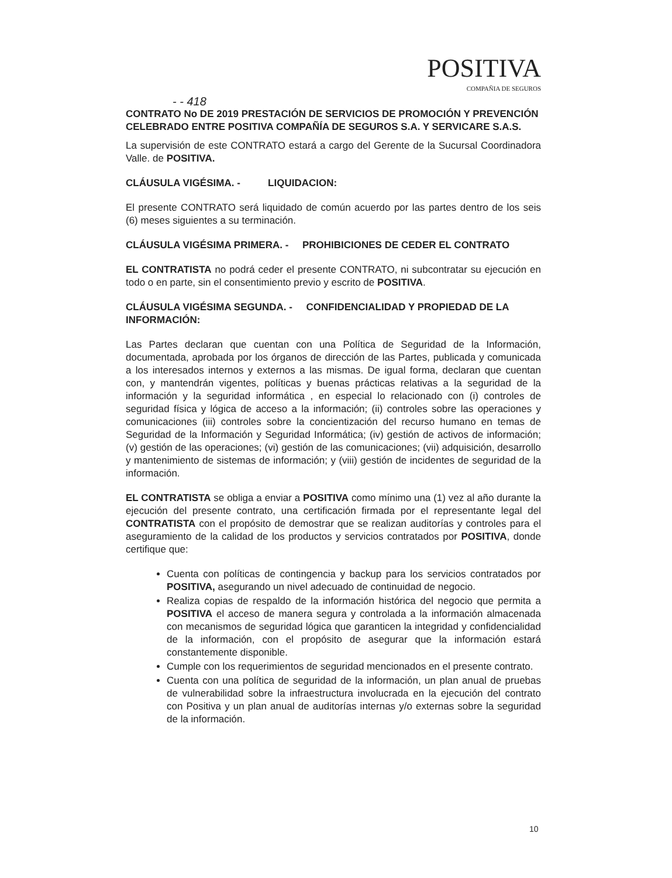POSITIVA
COMPAÑIA DE SEGUROS
- - 418
CONTRATO No DE 2019 PRESTACIÓN DE SERVICIOS DE PROMOCIÓN Y PREVENCIÓN CELEBRADO ENTRE POSITIVA COMPAÑÍA DE SEGUROS S.A. Y SERVICARE S.A.S.
La supervisión de este CONTRATO estará a cargo del Gerente de la Sucursal Coordinadora Valle. de POSITIVA.
CLÁUSULA VIGÉSIMA. - LIQUIDACION:
El presente CONTRATO será liquidado de común acuerdo por las partes dentro de los seis (6) meses siguientes a su terminación.
CLÁUSULA VIGÉSIMA PRIMERA. - PROHIBICIONES DE CEDER EL CONTRATO
EL CONTRATISTA no podrá ceder el presente CONTRATO, ni subcontratar su ejecución en todo o en parte, sin el consentimiento previo y escrito de POSITIVA.
CLÁUSULA VIGÉSIMA SEGUNDA. - CONFIDENCIALIDAD Y PROPIEDAD DE LA INFORMACIÓN:
Las Partes declaran que cuentan con una Política de Seguridad de la Información, documentada, aprobada por los órganos de dirección de las Partes, publicada y comunicada a los interesados internos y externos a las mismas. De igual forma, declaran que cuentan con, y mantendrán vigentes, políticas y buenas prácticas relativas a la seguridad de la información y la seguridad informática , en especial lo relacionado con (i) controles de seguridad física y lógica de acceso a la información; (ii) controles sobre las operaciones y comunicaciones (iii) controles sobre la concientización del recurso humano en temas de Seguridad de la Información y Seguridad Informática; (iv) gestión de activos de información;(v) gestión de las operaciones; (vi) gestión de las comunicaciones; (vii) adquisición, desarrollo y mantenimiento de sistemas de información; y (viii) gestión de incidentes de seguridad de la información.
EL CONTRATISTA se obliga a enviar a POSITIVA como mínimo una (1) vez al año durante la ejecución del presente contrato, una certificación firmada por el representante legal del CONTRATISTA con el propósito de demostrar que se realizan auditorías y controles para el aseguramiento de la calidad de los productos y servicios contratados por POSITIVA, donde certifique que:
Cuenta con políticas de contingencia y backup para los servicios contratados por POSITIVA, asegurando un nivel adecuado de continuidad de negocio.
Realiza copias de respaldo de la información histórica del negocio que permita a POSITIVA el acceso de manera segura y controlada a la información almacenada con mecanismos de seguridad lógica que garanticen la integridad y confidencialidad de la información, con el propósito de asegurar que la información estará constantemente disponible.
Cumple con los requerimientos de seguridad mencionados en el presente contrato.
Cuenta con una política de seguridad de la información, un plan anual de pruebas de vulnerabilidad sobre la infraestructura involucrada en la ejecución del contrato con Positiva y un plan anual de auditorías internas y/o externas sobre la seguridad de la información.
10